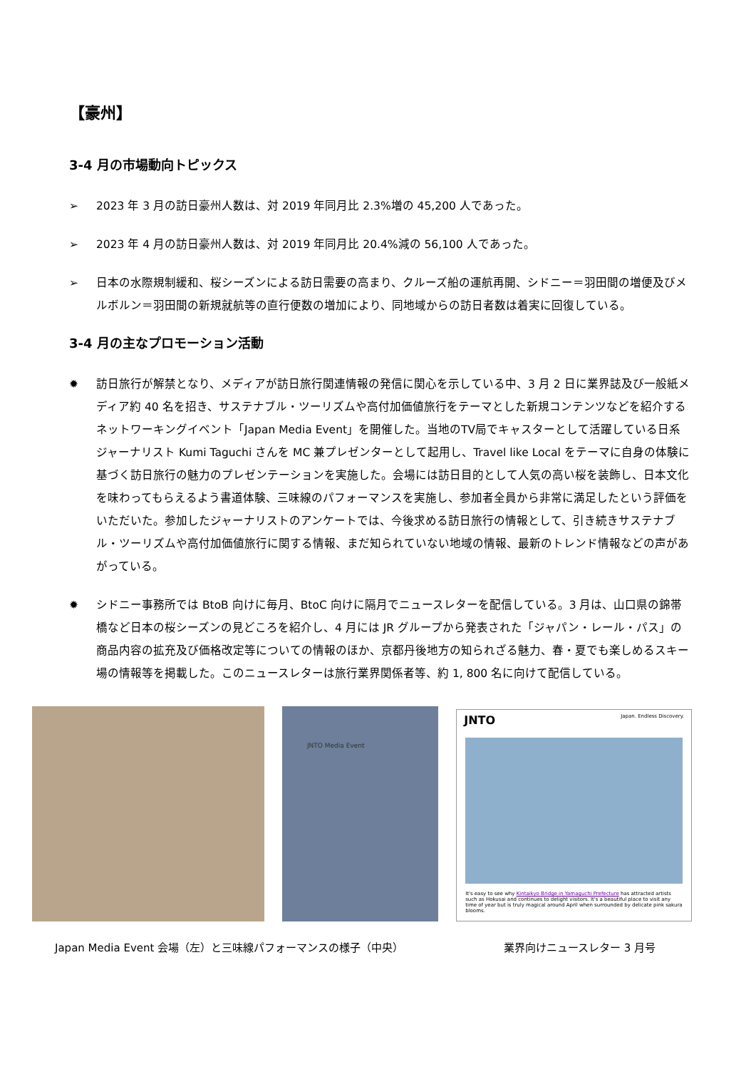【豪州】
3-4 月の市場動向トピックス
➢ 2023 年 3 月の訪日豪州人数は、対 2019 年同月比 2.3%増の 45,200 人であった。
➢ 2023 年 4 月の訪日豪州人数は、対 2019 年同月比 20.4%減の 56,100 人であった。
➢ 日本の水際規制緩和、桜シーズンによる訪日需要の高まり、クルーズ船の運航再開、シドニー＝羽田間の増便及びメルボルン＝羽田間の新規就航等の直行便数の増加により、同地域からの訪日者数は着実に回復している。
3-4 月の主なプロモーション活動
✹ 訪日旅行が解禁となり、メディアが訪日旅行関連情報の発信に関心を示している中、3 月 2 日に業界誌及び一般紙メディア約 40 名を招き、サステナブル・ツーリズムや高付加価値旅行をテーマとした新規コンテンツなどを紹介するネットワーキングイベント「Japan Media Event」を開催した。当地のTV局でキャスターとして活躍している日系ジャーナリスト Kumi Taguchi さんを MC 兼プレゼンターとして起用し、Travel like Local をテーマに自身の体験に基づく訪日旅行の魅力のプレゼンテーションを実施した。会場には訪日目的として人気の高い桜を装飾し、日本文化を味わってもらえるよう書道体験、三味線のパフォーマンスを実施し、参加者全員から非常に満足したという評価をいただいた。参加したジャーナリストのアンケートでは、今後求める訪日旅行の情報として、引き続きサステナブル・ツーリズムや高付加価値旅行に関する情報、まだ知られていない地域の情報、最新のトレンド情報などの声があがっている。
✹ シドニー事務所では BtoB 向けに毎月、BtoC 向けに隔月でニュースレターを配信している。3 月は、山口県の錦帯橋など日本の桜シーズンの見どころを紹介し、4 月には JR グループから発表された「ジャパン・レール・パス」の商品内容の拡充及び価格改定等についての情報のほか、京都丹後地方の知られざる魅力、春・夏でも楽しめるスキー場の情報等を掲載した。このニュースレターは旅行業界関係者等、約 1, 800 名に向けて配信している。
JNTO Media Event
JNTO Japan. Endless Discovery.
It's easy to see why Kintaikyo Bridge in Yamaguchi Prefecture has attracted artists such as Hokusai and continues to delight visitors. It's a beautiful place to visit any time of year but is truly magical around April when surrounded by delicate pink sakura blooms.
Japan Media Event 会場（左）と三味線パフォーマンスの様子（中央） 業界向けニュースレター 3 月号